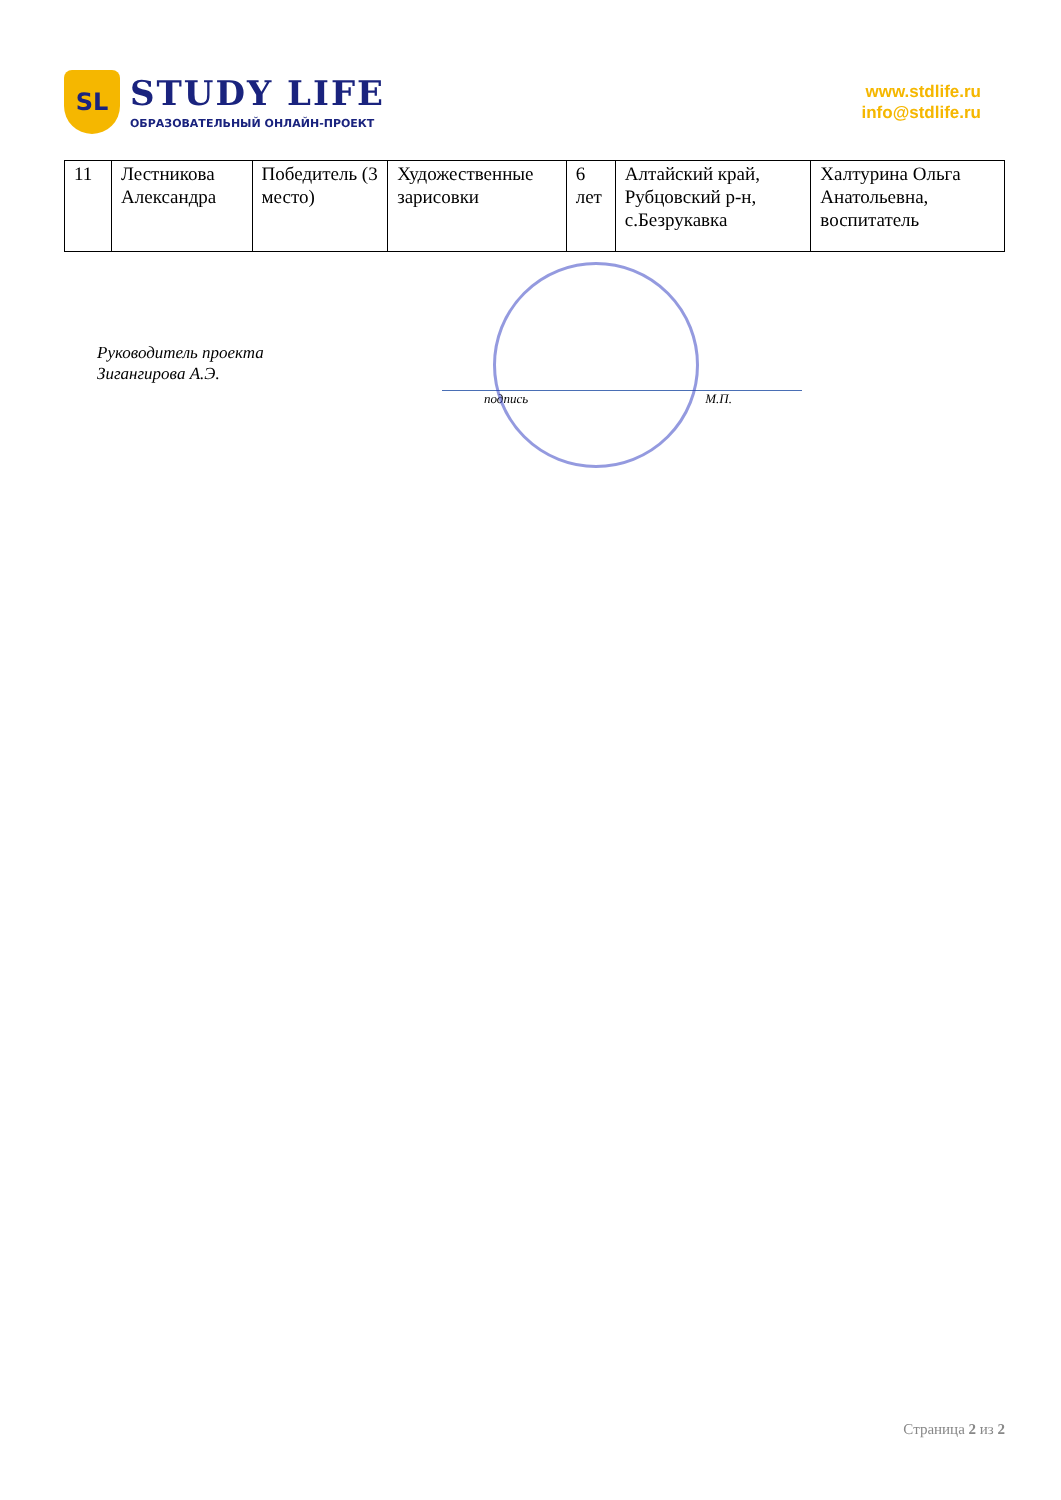SL
STUDY LIFE
ОБРАЗОВАТЕЛЬНЫЙ ОНЛАЙН-ПРОЕКТ
www.stdlife.ru
info@stdlife.ru
| 11 | Лестникова Александра | Победитель (3 место) | Художественные зарисовки | 6 лет | Алтайский край, Рубцовский р-н, с.Безрукавка | Халтурина Ольга Анатольевна, воспитатель |
Руководитель проекта
Зигангирова А.Э.
подпись М.П.
Страница 2 из 2